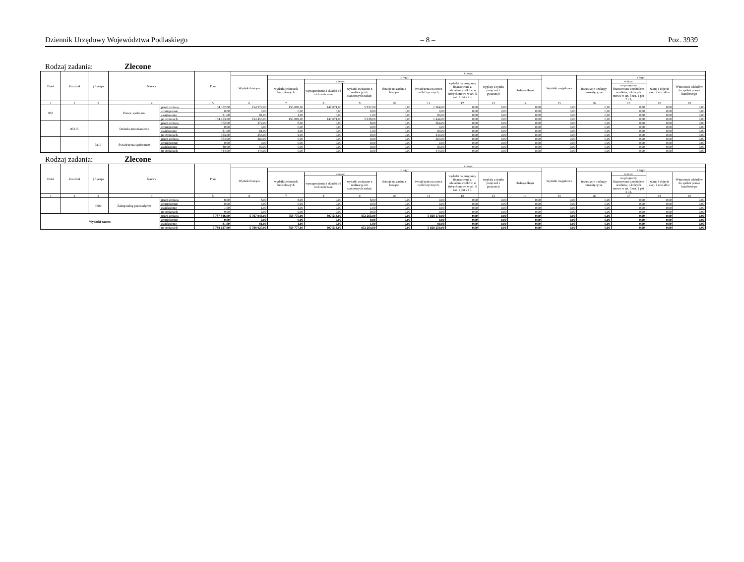Dziennik Urzędowy Województwa Podlaskiego – 8 – Poz. 3939
Rodzaj zadania: Zlecone
| Dział | Rozdział | § / grupa | Nazwa | | Plan | Z tego: | | | | | | | | | | | | | |
| --- | --- | --- | --- | --- | --- | --- | --- | --- | --- | --- | --- | --- | --- | --- | --- | --- | --- | --- | --- |
| | | | | | | Wydatki bieżące | z tego: | | | | | | | | Wydatki majątkowe | z tego: | | | |
| | | | | | | | wydatki jednostek budżetowych | z tego: | | dotacje na zadania bieżące | świadczenia na rzecz osób fizycznych; | wydatki na programy finansowane z udziałem środków, o których mowa w art. 5 ust. 1 pkt 2 i 3 | wypłaty z tytułu poręczeń i gwarancji | obsługa długu | | inwestycje i zakupy inwestycyjne | w tym: | zakup i objęcie akcji i udziałów | Wniesienie wkładów do spółek prawa handlowego |
| | | | | | | | | wynagrodzenia i składki od nich naliczane | wydatki związane z realizacją ich statutowych zadań; | | | | | | | | na programy finansowane z udziałem środków, o których mowa w art. 5 ust. 1 pkt 2 i 3, | | |
| 1 | 2 | 3 | 4 | | 5 | 6 | 7 | 8 | 9 | 10 | 11 | 12 | 13 | 14 | 15 | 16 | 17 | 18 | 19 |
| 852 | | | Pomoc społeczna | przed zmianą | 154 372,00 | 154 372,00 | 153 008,00 | 147 071,00 | 5 937,00 | 0,00 | 1 364,00 | 0,00 | 0,00 | 0,00 | 0,00 | 0,00 | 0,00 | 0,00 | 0,00 |
| | | | | zmniejszenie | 0,00 | 0,00 | 0,00 | 0,00 | 0,00 | 0,00 | 0,00 | 0,00 | 0,00 | 0,00 | 0,00 | 0,00 | 0,00 | 0,00 | 0,00 |
| | | | | zwiększenie | 81,00 | 81,00 | 1,00 | 0,00 | 1,00 | 0,00 | 80,00 | 0,00 | 0,00 | 0,00 | 0,00 | 0,00 | 0,00 | 0,00 | 0,00 |
| | | | | po zmianach | 154 453,00 | 154 453,00 | 153 009,00 | 147 071,00 | 5 938,00 | 0,00 | 1 444,00 | 0,00 | 0,00 | 0,00 | 0,00 | 0,00 | 0,00 | 0,00 | 0,00 |
| | 85215 | | Dodatki mieszkaniowe | przed zmianą | 372,00 | 372,00 | 8,00 | 0,00 | 8,00 | 0,00 | 364,00 | 0,00 | 0,00 | 0,00 | 0,00 | 0,00 | 0,00 | 0,00 | 0,00 |
| | | | | zmniejszenie | 0,00 | 0,00 | 0,00 | 0,00 | 0,00 | 0,00 | 0,00 | 0,00 | 0,00 | 0,00 | 0,00 | 0,00 | 0,00 | 0,00 | 0,00 |
| | | | | zwiększenie | 81,00 | 81,00 | 1,00 | 0,00 | 1,00 | 0,00 | 80,00 | 0,00 | 0,00 | 0,00 | 0,00 | 0,00 | 0,00 | 0,00 | 0,00 |
| | | | | po zmianach | 453,00 | 453,00 | 9,00 | 0,00 | 9,00 | 0,00 | 444,00 | 0,00 | 0,00 | 0,00 | 0,00 | 0,00 | 0,00 | 0,00 | 0,00 |
| | | 3110 | Świadczenia społeczne0 | przed zmianą | 364,00 | 364,00 | 0,00 | 0,00 | 0,00 | 0,00 | 364,00 | 0,00 | 0,00 | 0,00 | 0,00 | 0,00 | 0,00 | 0,00 | 0,00 |
| | | | | zmniejszenie | 0,00 | 0,00 | 0,00 | 0,00 | 0,00 | 0,00 | 0,00 | 0,00 | 0,00 | 0,00 | 0,00 | 0,00 | 0,00 | 0,00 | 0,00 |
| | | | | zwiększenie | 80,00 | 80,00 | 0,00 | 0,00 | 0,00 | 0,00 | 80,00 | 0,00 | 0,00 | 0,00 | 0,00 | 0,00 | 0,00 | 0,00 | 0,00 |
| | | | | po zmianach | 444,00 | 444,00 | 0,00 | 0,00 | 0,00 | 0,00 | 444,00 | 0,00 | 0,00 | 0,00 | 0,00 | 0,00 | 0,00 | 0,00 | 0,00 |
Rodzaj zadania: Zlecone
| Dział | Rozdział | § / grupa | Nazwa | | Plan | Z tego: | | | | | | | | | | | | | |
| --- | --- | --- | --- | --- | --- | --- | --- | --- | --- | --- | --- | --- | --- | --- | --- | --- | --- | --- | --- |
| | | | | | | Wydatki bieżące | z tego: | | | | | | | | Wydatki majątkowe | z tego: | | | |
| | | | | | | | wydatki jednostek budżetowych | z tego: | | dotacje na zadania bieżące | świadczenia na rzecz osób fizycznych; | wydatki na programy finansowane z udziałem środków, o których mowa w art. 5 ust. 1 pkt 2 i 3 | wypłaty z tytułu poręczeń i gwarancji | obsługa długu | | inwestycje i zakupy inwestycyjne | w tym: | zakup i objęcie akcji i udziałów | Wniesienie wkładów do spółek prawa handlowego |
| | | | | | | | | wynagrodzenia i składki od nich naliczane | wydatki związane z realizacją ich statutowych zadań; | | | | | | | | na programy finansowane z udziałem środków, o których mowa w art. 5 ust. 1 pkt 2 i 3, | | |
| 1 | 2 | 3 | 4 | | 5 | 6 | 7 | 8 | 9 | 10 | 11 | 12 | 13 | 14 | 15 | 16 | 17 | 18 | 19 |
| | | 4300 | Zakup usług pozostałych0 | przed zmianą | 8,00 | 8,00 | 8,00 | 0,00 | 8,00 | 0,00 | 0,00 | 0,00 | 0,00 | 0,00 | 0,00 | 0,00 | 0,00 | 0,00 | 0,00 |
| | | | | zmniejszenie | 0,00 | 0,00 | 0,00 | 0,00 | 0,00 | 0,00 | 0,00 | 0,00 | 0,00 | 0,00 | 0,00 | 0,00 | 0,00 | 0,00 | 0,00 |
| | | | | zwiększenie | 1,00 | 1,00 | 1,00 | 0,00 | 1,00 | 0,00 | 0,00 | 0,00 | 0,00 | 0,00 | 0,00 | 0,00 | 0,00 | 0,00 | 0,00 |
| | | | | po zmianach | 9,00 | 9,00 | 9,00 | 0,00 | 9,00 | 0,00 | 0,00 | 0,00 | 0,00 | 0,00 | 0,00 | 0,00 | 0,00 | 0,00 | 0,00 |
| Wydatki razem: | | | | przed zmianą | 5 787 946,00 | 5 787 946,00 | 759 776,00 | 307 513,00 | 452 263,00 | 0,00 | 5 028 170,00 | 0,00 | 0,00 | 0,00 | 0,00 | 0,00 | 0,00 | 0,00 | 0,00 |
| | | | | zmniejszenie | 0,00 | 0,00 | 0,00 | 0,00 | 0,00 | 0,00 | 0,00 | 0,00 | 0,00 | 0,00 | 0,00 | 0,00 | 0,00 | 0,00 | 0,00 |
| | | | | zwiększenie | 81,00 | 81,00 | 1,00 | 0,00 | 1,00 | 0,00 | 80,00 | 0,00 | 0,00 | 0,00 | 0,00 | 0,00 | 0,00 | 0,00 | 0,00 |
| | | | | po zmianach | 5 788 027,00 | 5 788 027,00 | 759 777,00 | 307 513,00 | 452 264,00 | 0,00 | 5 028 250,00 | 0,00 | 0,00 | 0,00 | 0,00 | 0,00 | 0,00 | 0,00 | 0,00 |